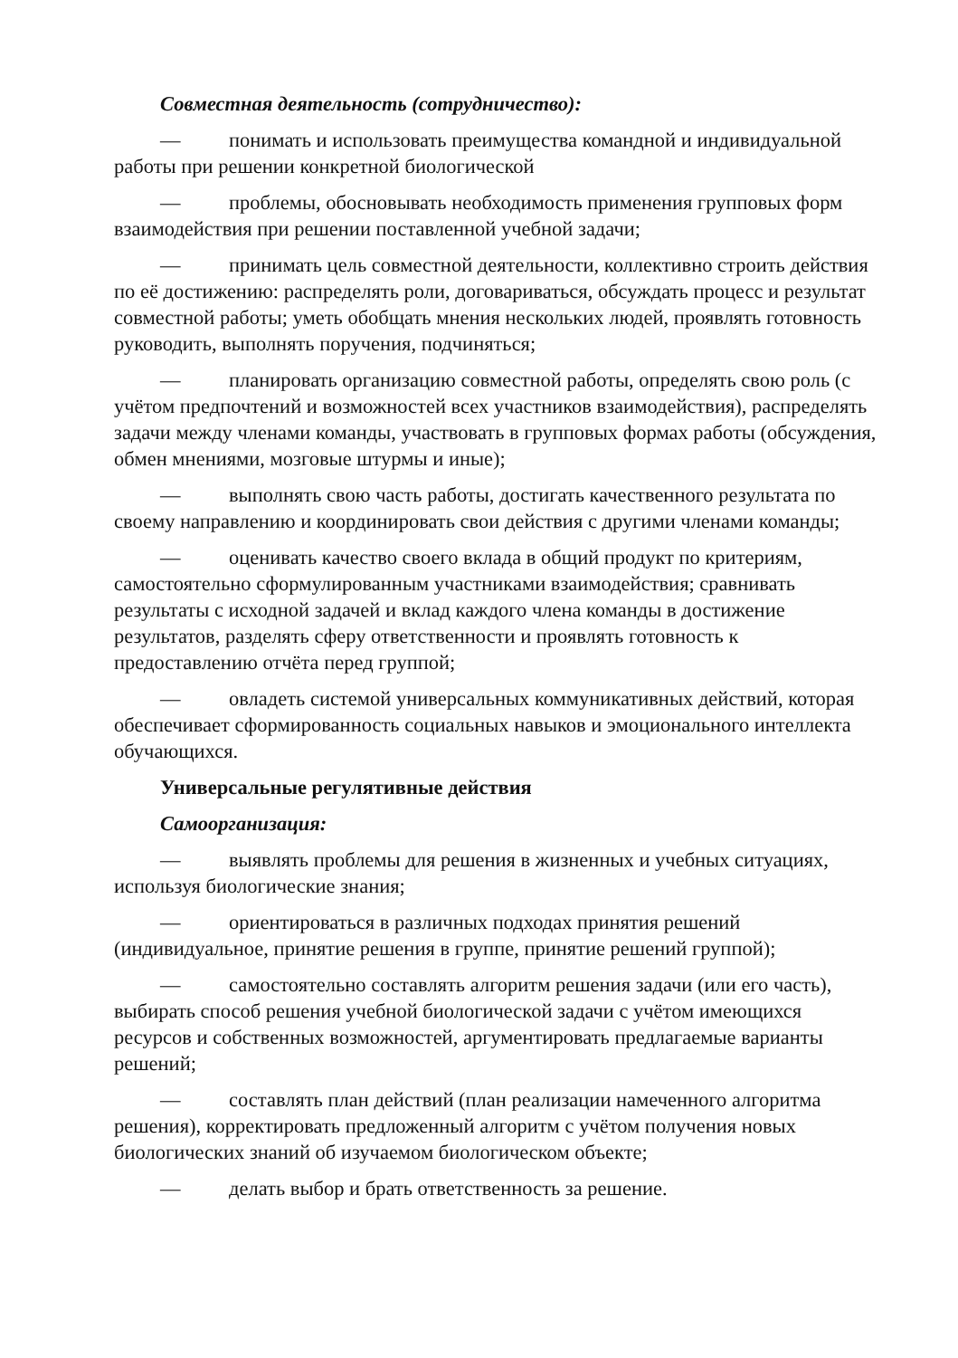Совместная деятельность (сотрудничество):
— понимать и использовать преимущества командной и индивидуальной работы при решении конкретной биологической
— проблемы, обосновывать необходимость применения групповых форм взаимодействия при решении поставленной учебной задачи;
— принимать цель совместной деятельности, коллективно строить действия по её достижению: распределять роли, договариваться, обсуждать процесс и результат совместной работы; уметь обобщать мнения нескольких людей, проявлять готовность руководить, выполнять поручения, подчиняться;
— планировать организацию совместной работы, определять свою роль (с учётом предпочтений и возможностей всех участников взаимодействия), распределять задачи между членами команды, участвовать в групповых формах работы (обсуждения, обмен мнениями, мозговые штурмы и иные);
— выполнять свою часть работы, достигать качественного результата по своему направлению и координировать свои действия с другими членами команды;
— оценивать качество своего вклада в общий продукт по критериям, самостоятельно сформулированным участниками взаимодействия; сравнивать результаты с исходной задачей и вклад каждого члена команды в достижение результатов, разделять сферу ответственности и проявлять готовность к предоставлению отчёта перед группой;
— овладеть системой универсальных коммуникативных действий, которая обеспечивает сформированность социальных навыков и эмоционального интеллекта обучающихся.
Универсальные регулятивные действия
Самоорганизация:
— выявлять проблемы для решения в жизненных и учебных ситуациях, используя биологические знания;
— ориентироваться в различных подходах принятия решений (индивидуальное, принятие решения в группе, принятие решений группой);
— самостоятельно составлять алгоритм решения задачи (или его часть), выбирать способ решения учебной биологической задачи с учётом имеющихся ресурсов и собственных возможностей, аргументировать предлагаемые варианты решений;
— составлять план действий (план реализации намеченного алгоритма решения), корректировать предложенный алгоритм с учётом получения новых биологических знаний об изучаемом биологическом объекте;
— делать выбор и брать ответственность за решение.